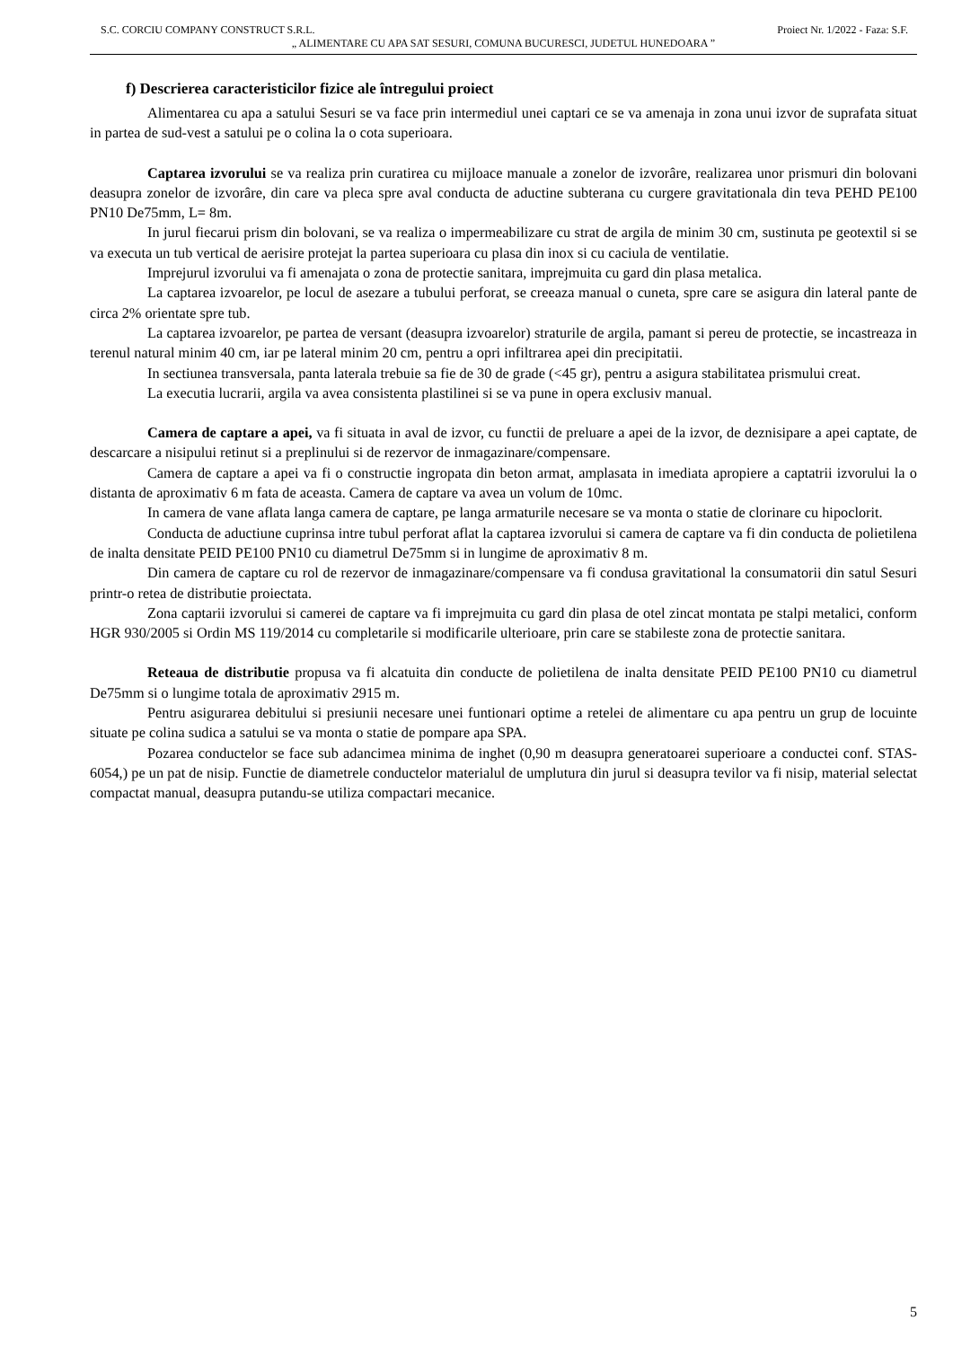S.C. CORCIU COMPANY CONSTRUCT S.R.L. Proiect Nr. 1/2022 - Faza: S.F.
„ ALIMENTARE CU APA SAT SESURI, COMUNA BUCURESCI, JUDETUL HUNEDOARA ”
f) Descrierea caracteristicilor fizice ale întregului proiect
Alimentarea cu apa a satului Sesuri se va face prin intermediul unei captari ce se va amenaja in zona unui izvor de suprafata situat in partea de sud-vest a satului pe o colina la o cota superioara.
Captarea izvorului se va realiza prin curatirea cu mijloace manuale a zonelor de izvorâre, realizarea unor prismuri din bolovani deasupra zonelor de izvorâre, din care va pleca spre aval conducta de aductine subterana cu curgere gravitationala din teva PEHD PE100 PN10 De75mm, L= 8m.
In jurul fiecarui prism din bolovani, se va realiza o impermeabilizare cu strat de argila de minim 30 cm, sustinuta pe geotextil si se va executa un tub vertical de aerisire protejat la partea superioara cu plasa din inox si cu caciula de ventilatie.
Imprejurul izvorului va fi amenajata o zona de protectie sanitara, imprejmuita cu gard din plasa metalica.
La captarea izvoarelor, pe locul de asezare a tubului perforat, se creeaza manual o cuneta, spre care se asigura din lateral pante de circa 2% orientate spre tub.
La captarea izvoarelor, pe partea de versant (deasupra izvoarelor) straturile de argila, pamant si pereu de protectie, se incastreaza in terenul natural minim 40 cm, iar pe lateral minim 20 cm, pentru a opri infiltrarea apei din precipitatii.
In sectiunea transversala, panta laterala trebuie sa fie de 30 de grade (<45 gr), pentru a asigura stabilitatea prismului creat.
La executia lucrarii, argila va avea consistenta plastilinei si se va pune in opera exclusiv manual.
Camera de captare a apei, va fi situata in aval de izvor, cu functii de preluare a apei de la izvor, de deznisipare a apei captate, de descarcare a nisipului retinut si a preplinului si de rezervor de inmagazinare/compensare.
Camera de captare a apei va fi o constructie ingropata din beton armat, amplasata in imediata apropiere a captatrii izvorului la o distanta de aproximativ 6 m fata de aceasta. Camera de captare va avea un volum de 10mc.
In camera de vane aflata langa camera de captare, pe langa armaturile necesare se va monta o statie de clorinare cu hipoclorit.
Conducta de aductiune cuprinsa intre tubul perforat aflat la captarea izvorului si camera de captare va fi din conducta de polietilena de inalta densitate PEID PE100 PN10 cu diametrul De75mm si in lungime de aproximativ 8 m.
Din camera de captare cu rol de rezervor de inmagazinare/compensare va fi condusa gravitational la consumatorii din satul Sesuri printr-o retea de distributie proiectata.
Zona captarii izvorului si camerei de captare va fi imprejmuita cu gard din plasa de otel zincat montata pe stalpi metalici, conform HGR 930/2005 si Ordin MS 119/2014 cu completarile si modificarile ulterioare, prin care se stabileste zona de protectie sanitara.
Reteaua de distributie propusa va fi alcatuita din conducte de polietilena de inalta densitate PEID PE100 PN10 cu diametrul De75mm si o lungime totala de aproximativ 2915 m.
Pentru asigurarea debitului si presiunii necesare unei funtionari optime a retelei de alimentare cu apa pentru un grup de locuinte situate pe colina sudica a satului se va monta o statie de pompare apa SPA.
Pozarea conductelor se face sub adancimea minima de inghet (0,90 m deasupra generatoarei superioare a conductei conf. STAS-6054,) pe un pat de nisip. Functie de diametrele conductelor materialul de umplutura din jurul si deasupra tevilor va fi nisip, material selectat compactat manual, deasupra putandu-se utiliza compactari mecanice.
5